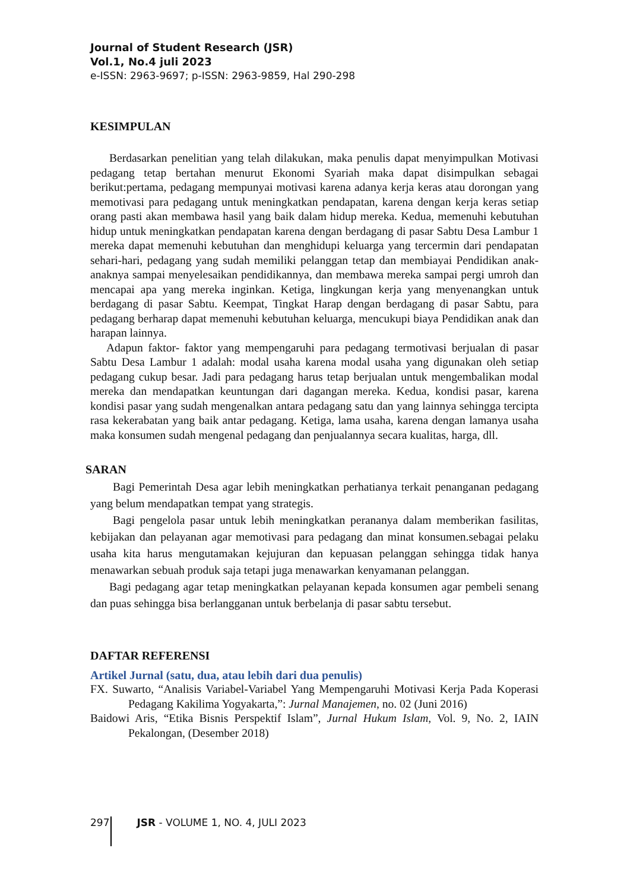Journal of Student Research (JSR)
Vol.1, No.4 juli 2023
e-ISSN: 2963-9697; p-ISSN: 2963-9859, Hal 290-298
KESIMPULAN
Berdasarkan penelitian yang telah dilakukan, maka penulis dapat menyimpulkan Motivasi pedagang tetap bertahan menurut Ekonomi Syariah maka dapat disimpulkan sebagai berikut:pertama, pedagang mempunyai motivasi karena adanya kerja keras atau dorongan yang memotivasi para pedagang untuk meningkatkan pendapatan, karena dengan kerja keras setiap orang pasti akan membawa hasil yang baik dalam hidup mereka. Kedua, memenuhi kebutuhan hidup untuk meningkatkan pendapatan karena dengan berdagang di pasar Sabtu Desa Lambur 1 mereka dapat memenuhi kebutuhan dan menghidupi keluarga yang tercermin dari pendapatan sehari-hari, pedagang yang sudah memiliki pelanggan tetap dan membiayai Pendidikan anak-anaknya sampai menyelesaikan pendidikannya, dan membawa mereka sampai pergi umroh dan mencapai apa yang mereka inginkan. Ketiga, lingkungan kerja yang menyenangkan untuk berdagang di pasar Sabtu. Keempat, Tingkat Harap dengan berdagang di pasar Sabtu, para pedagang berharap dapat memenuhi kebutuhan keluarga, mencukupi biaya Pendidikan anak dan harapan lainnya.
Adapun faktor- faktor yang mempengaruhi para pedagang termotivasi berjualan di pasar Sabtu Desa Lambur 1 adalah: modal usaha karena modal usaha yang digunakan oleh setiap pedagang cukup besar. Jadi para pedagang harus tetap berjualan untuk mengembalikan modal mereka dan mendapatkan keuntungan dari dagangan mereka. Kedua, kondisi pasar, karena kondisi pasar yang sudah mengenalkan antara pedagang satu dan yang lainnya sehingga tercipta rasa kekerabatan yang baik antar pedagang. Ketiga, lama usaha, karena dengan lamanya usaha maka konsumen sudah mengenal pedagang dan penjualannya secara kualitas, harga, dll.
SARAN
Bagi Pemerintah Desa agar lebih meningkatkan perhatianya terkait penanganan pedagang yang belum mendapatkan tempat yang strategis.
Bagi pengelola pasar untuk lebih meningkatkan perananya dalam memberikan fasilitas, kebijakan dan pelayanan agar memotivasi para pedagang dan minat konsumen.sebagai pelaku usaha kita harus mengutamakan kejujuran dan kepuasan pelanggan sehingga tidak hanya menawarkan sebuah produk saja tetapi juga menawarkan kenyamanan pelanggan.
Bagi pedagang agar tetap meningkatkan pelayanan kepada konsumen agar pembeli senang dan puas sehingga bisa berlangganan untuk berbelanja di pasar sabtu tersebut.
DAFTAR REFERENSI
Artikel Jurnal (satu, dua, atau lebih dari dua penulis)
FX. Suwarto, “Analisis Variabel-Variabel Yang Mempengaruhi Motivasi Kerja Pada Koperasi Pedagang Kakilima Yogyakarta,”: Jurnal Manajemen, no. 02 (Juni 2016)
Baidowi Aris, “Etika Bisnis Perspektif Islam”, Jurnal Hukum Islam, Vol. 9, No. 2, IAIN Pekalongan, (Desember 2018)
297 JSR - VOLUME 1, NO. 4, JULI 2023